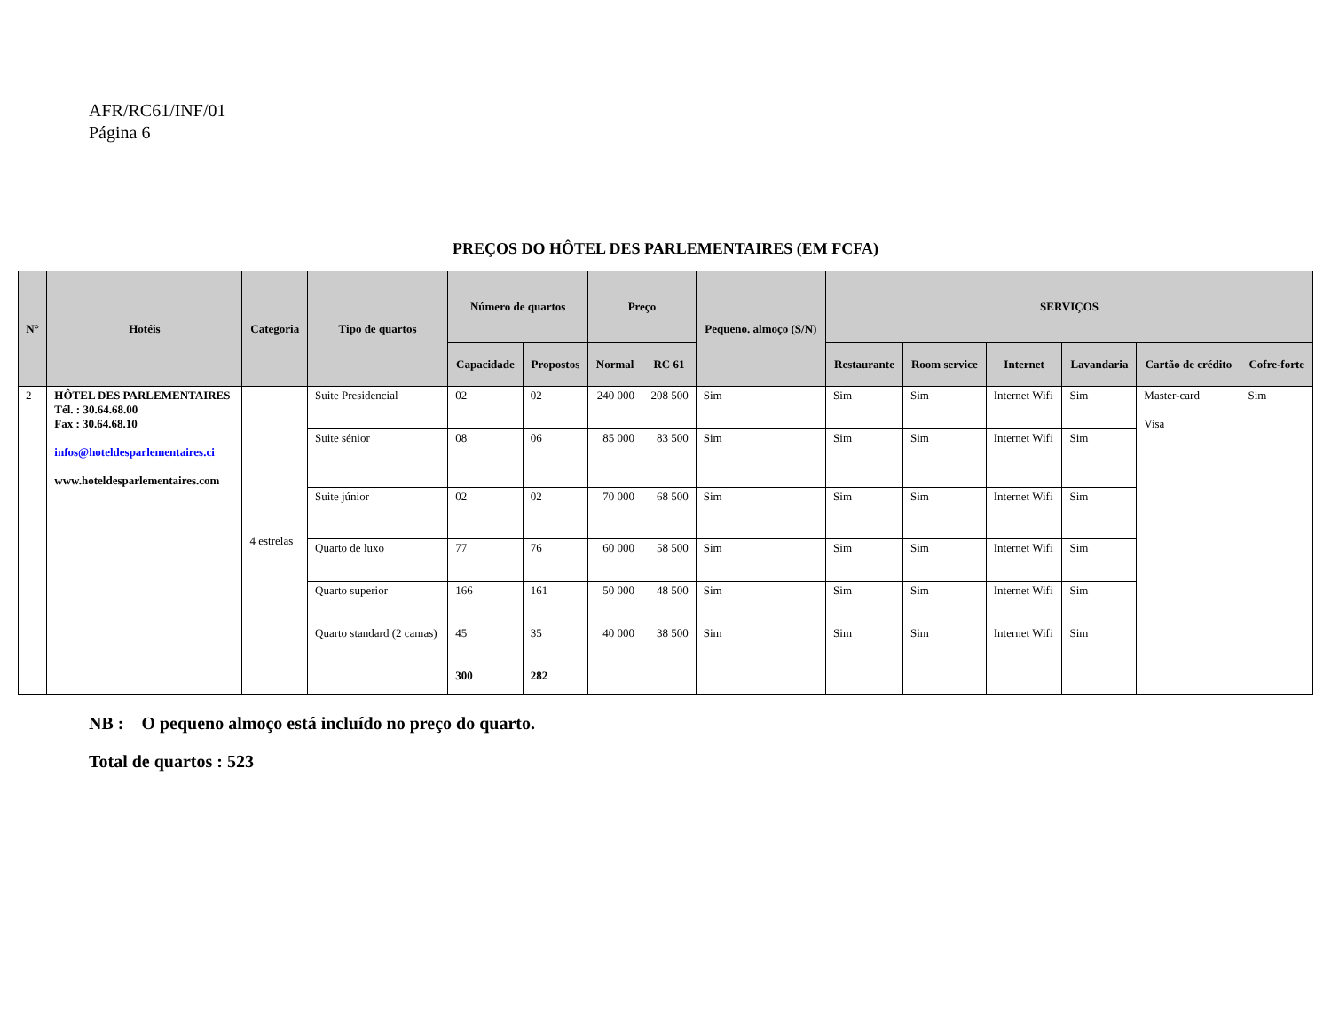AFR/RC61/INF/01
Página 6
PREÇOS DO HÔTEL DES PARLEMENTAIRES (EM FCFA)
| N° | Hotéis | Categoria | Tipo de quartos | Número de quartos | | Preço | | Pequeno. almoço (S/N) | SERVIÇOS | | | | | |
| --- | --- | --- | --- | --- | --- | --- | --- | --- | --- | --- | --- | --- | --- | --- |
| | | | | Capacidade | Propostos | Normal | RC 61 | | Restaurante | Room service | Internet | Lavandaria | Cartão de crédito | Cofre-forte |
| 2 | HÔTEL DES PARLEMENTAIRES Tél. : 30.64.68.00 Fax : 30.64.68.10 infos@hoteldesparlementaires.ci www.hoteldesparlementaires.com | 4 estrelas | Suite Presidencial | 02 | 02 | 240 000 | 208 500 | Sim | Sim | Sim | Internet Wifi | Sim | Master-card Visa | Sim |
| | | | Suite sénior | 08 | 06 | 85 000 | 83 500 | Sim | Sim | Sim | Internet Wifi | Sim | | |
| | | | Suite júnior | 02 | 02 | 70 000 | 68 500 | Sim | Sim | Sim | Internet Wifi | Sim | | |
| | | | Quarto de luxo | 77 | 76 | 60 000 | 58 500 | Sim | Sim | Sim | Internet Wifi | Sim | | |
| | | | Quarto superior | 166 | 161 | 50 000 | 48 500 | Sim | Sim | Sim | Internet Wifi | Sim | | |
| | | | Quarto standard (2 camas) | 45 300 | 35 282 | 40 000 | 38 500 | Sim | Sim | Sim | Internet Wifi | Sim | | |
NB : O pequeno almoço está incluído no preço do quarto.
Total de quartos : 523